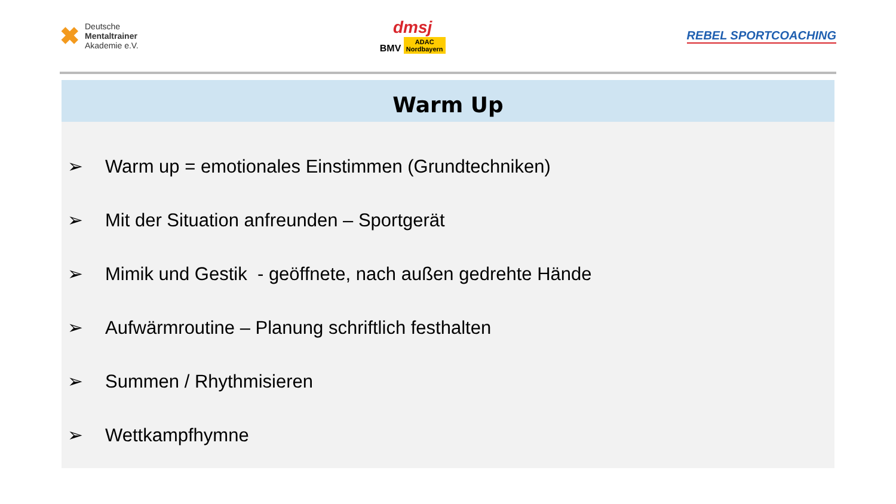✖
Deutsche
Mentaltrainer
Akademie e.V.
dmsj
BMV ADAC
Nordbayern
REBEL SPORTCOACHING
Warm Up
➢ Warm up = emotionales Einstimmen (Grundtechniken)
➢ Mit der Situation anfreunden – Sportgerät
➢ Mimik und Gestik - geöffnete, nach außen gedrehte Hände
➢ Aufwärmroutine – Planung schriftlich festhalten
➢ Summen / Rhythmisieren
➢ Wettkampfhymne